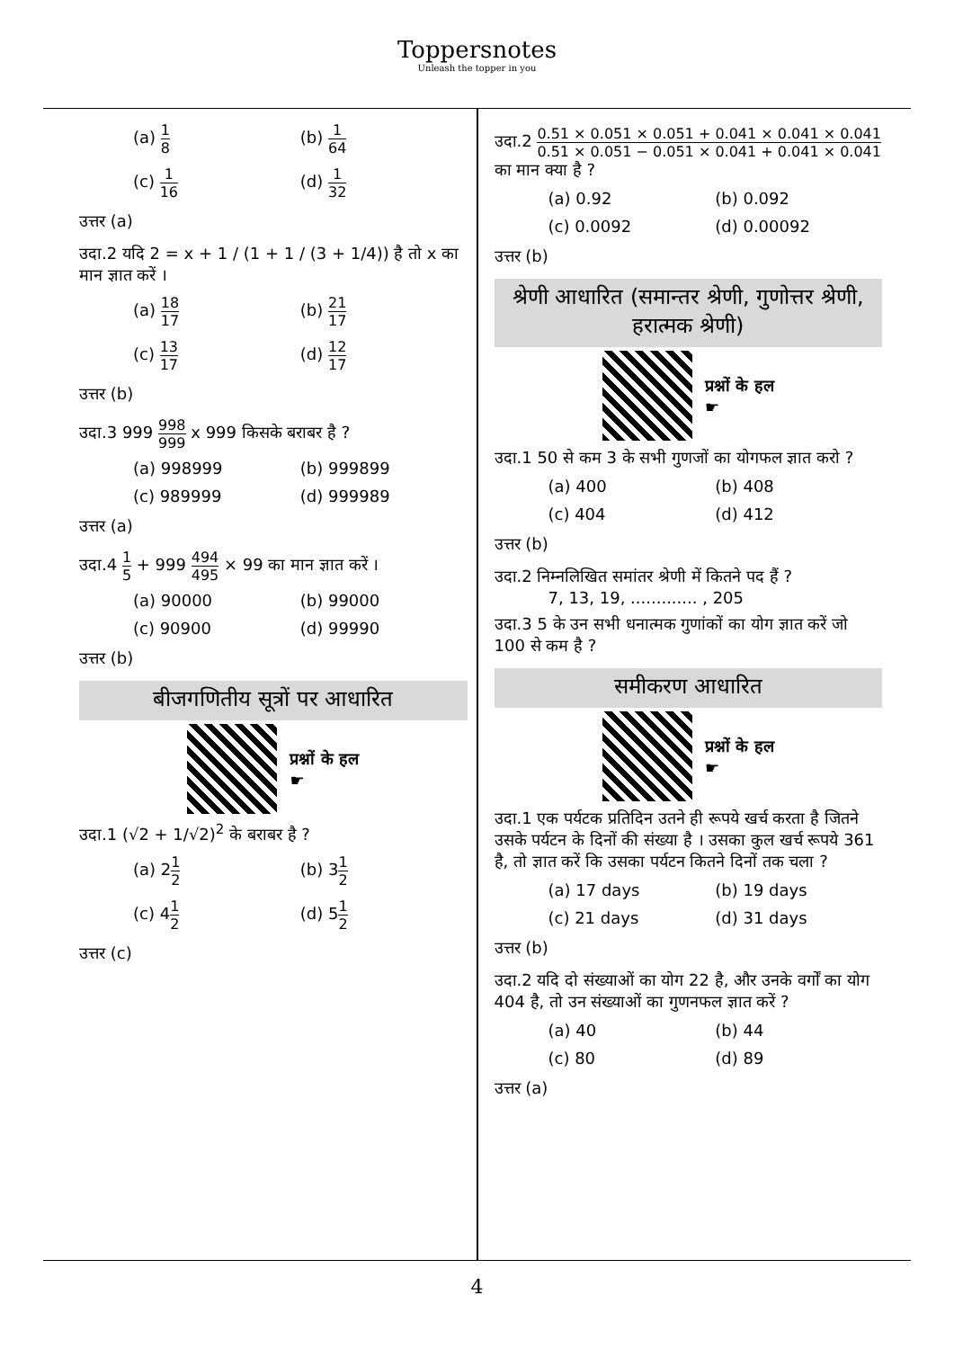Toppersnotes
Unleash the topper in you
(a) 1 8
(b) 1 64
(c) 1 16
(d) 1 32
उत्तर (a)
उदा.2 यदि 2 = x + 1 / (1 + 1 / (3 + 1/4)) है तो x का मान ज्ञात करें ।
(a) 18 17
(b) 21 17
(c) 13 17
(d) 12 17
उत्तर (b)
उदा.3 999 998 999 x 999 किसके बराबर है ?
(a) 998999
(b) 999899
(c) 989999
(d) 999989
उत्तर (a)
उदा.4 1 5 + 999 494 495 × 99 का मान ज्ञात करें ।
(a) 90000
(b) 99000
(c) 90900
(d) 99990
उत्तर (b)
बीजगणितीय सूत्रों पर आधारित
प्रश्नों के हल
☛
उदा.1 (√2 + 1/√2)<sup>2</sup> के बराबर है ?
(a) 21 2
(b) 31 2
(c) 41 2
(d) 51 2
उत्तर (c)
उदा.2 0.51 × 0.051 × 0.051 + 0.041 × 0.041 × 0.041 0.51 × 0.051 − 0.051 × 0.041 + 0.041 × 0.041 का मान क्या है ?
(a) 0.92
(b) 0.092
(c) 0.0092
(d) 0.00092
उत्तर (b)
श्रेणी आधारित (समान्तर श्रेणी, गुणोत्तर श्रेणी, हरात्मक श्रेणी)
प्रश्नों के हल
☛
उदा.1 50 से कम 3 के सभी गुणजों का योगफल ज्ञात करो ?
(a) 400
(b) 408
(c) 404
(d) 412
उत्तर (b)
उदा.2 निम्नलिखित समांतर श्रेणी में कितने पद हैं ?
7, 13, 19, ............. , 205
उदा.3 5 के उन सभी धनात्मक गुणांकों का योग ज्ञात करें जो 100 से कम है ?
समीकरण आधारित
प्रश्नों के हल
☛
उदा.1 एक पर्यटक प्रतिदिन उतने ही रूपये खर्च करता है जितने उसके पर्यटन के दिनों की संख्या है । उसका कुल खर्च रूपये 361 है, तो ज्ञात करें कि उसका पर्यटन कितने दिनों तक चला ?
(a) 17 days
(b) 19 days
(c) 21 days
(d) 31 days
उत्तर (b)
उदा.2 यदि दो संख्याओं का योग 22 है, और उनके वर्गों का योग 404 है, तो उन संख्याओं का गुणनफल ज्ञात करें ?
(a) 40
(b) 44
(c) 80
(d) 89
उत्तर (a)
4